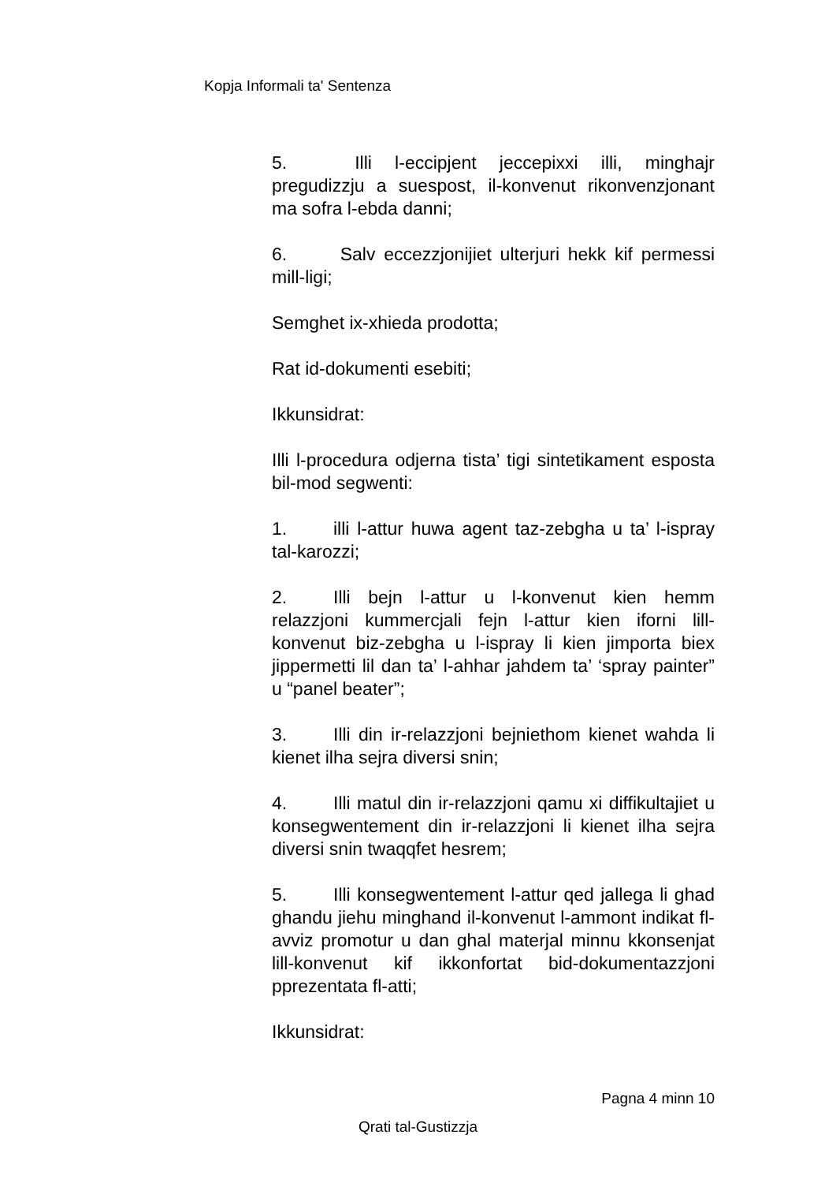Kopja Informali ta' Sentenza
5. Illi l-eccipjent jeccepixxi illi, minghajr pregudizzju a suespost, il-konvenut rikonvenzjonant ma sofra l-ebda danni;
6. Salv eccezzjonijiet ulterjuri hekk kif permessi mill-ligi;
Semghet ix-xhieda prodotta;
Rat id-dokumenti esebiti;
Ikkunsidrat:
Illi l-procedura odjerna tista’ tigi sintetikament esposta bil-mod segwenti:
1. illi l-attur huwa agent taz-zebgha u ta’ l-ispray tal-karozzi;
2. Illi bejn l-attur u l-konvenut kien hemm relazzjoni kummercjali fejn l-attur kien iforni lill-konvenut biz-zebgha u l-ispray li kien jimporta biex jippermetti lil dan ta’ l-ahhar jahdem ta’ ‘spray painter” u “panel beater”;
3. Illi din ir-relazzjoni bejniethom kienet wahda li kienet ilha sejra diversi snin;
4. Illi matul din ir-relazzjoni qamu xi diffikultajiet u konsegwentement din ir-relazzjoni li kienet ilha sejra diversi snin twaqqfet hesrem;
5. Illi konsegwentement l-attur qed jallega li ghad ghandu jiehu minghand il-konvenut l-ammont indikat fl-avviz promotur u dan ghal materjal minnu kkonsenjat lill-konvenut kif ikkonfortat bid-dokumentazzjoni pprezentata fl-atti;
Ikkunsidrat:
Pagna 4 minn 10
Qrati tal-Gustizzja